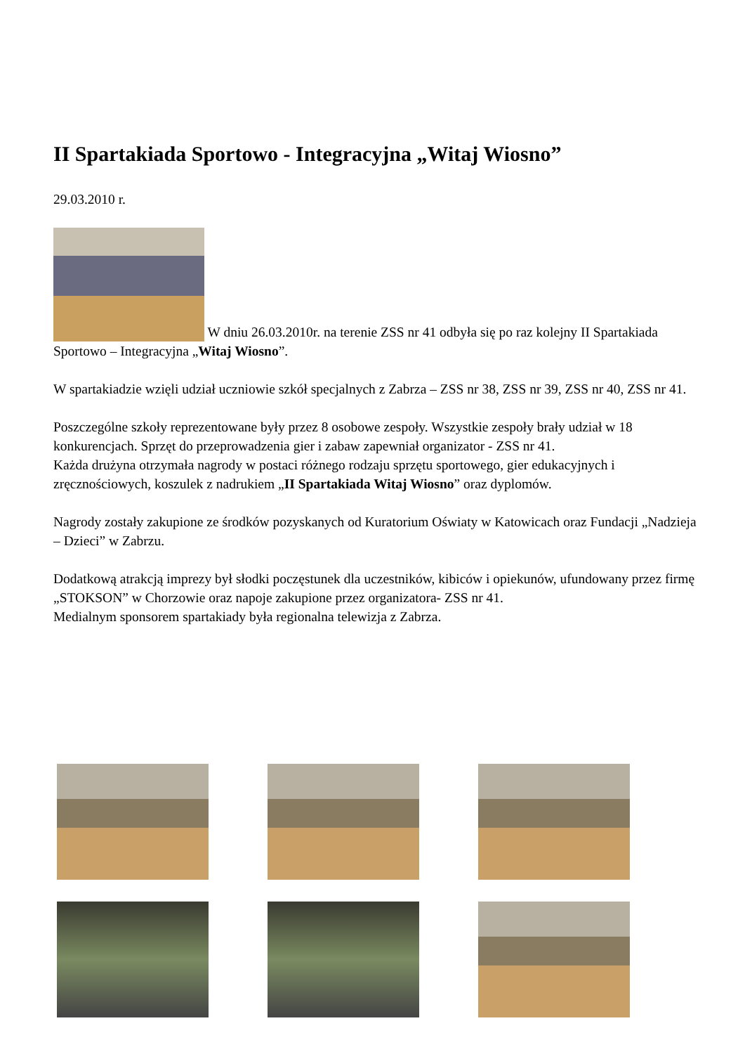II Spartakiada Sportowo - Integracyjna „Witaj Wiosno”
29.03.2010 r.
W dniu 26.03.2010r. na terenie ZSS nr 41 odbyła się po raz kolejny II Spartakiada Sportowo – Integracyjna „Witaj Wiosno”.
W spartakiadzie wzięli udział uczniowie szkół specjalnych z Zabrza – ZSS nr 38, ZSS nr 39, ZSS nr 40, ZSS nr 41.
Poszczególne szkoły reprezentowane były przez 8 osobowe zespoły. Wszystkie zespoły brały udział w 18 konkurencjach. Sprzęt do przeprowadzenia gier i zabaw zapewniał organizator - ZSS nr 41.
Każda drużyna otrzymała nagrody w postaci różnego rodzaju sprzętu sportowego, gier edukacyjnych i zręcznościowych, koszulek z nadrukiem „II Spartakiada Witaj Wiosno” oraz dyplomów.
Nagrody zostały zakupione ze środków pozyskanych od Kuratorium Oświaty w Katowicach oraz Fundacji „Nadzieja – Dzieci” w Zabrzu.
Dodatkową atrakcją imprezy był słodki poczęstunek dla uczestników, kibiców i opiekunów, ufundowany przez firmę „STOKSON” w Chorzowie oraz napoje zakupione przez organizatora- ZSS nr 41.
Medialnym sponsorem spartakiady była regionalna telewizja z Zabrza.